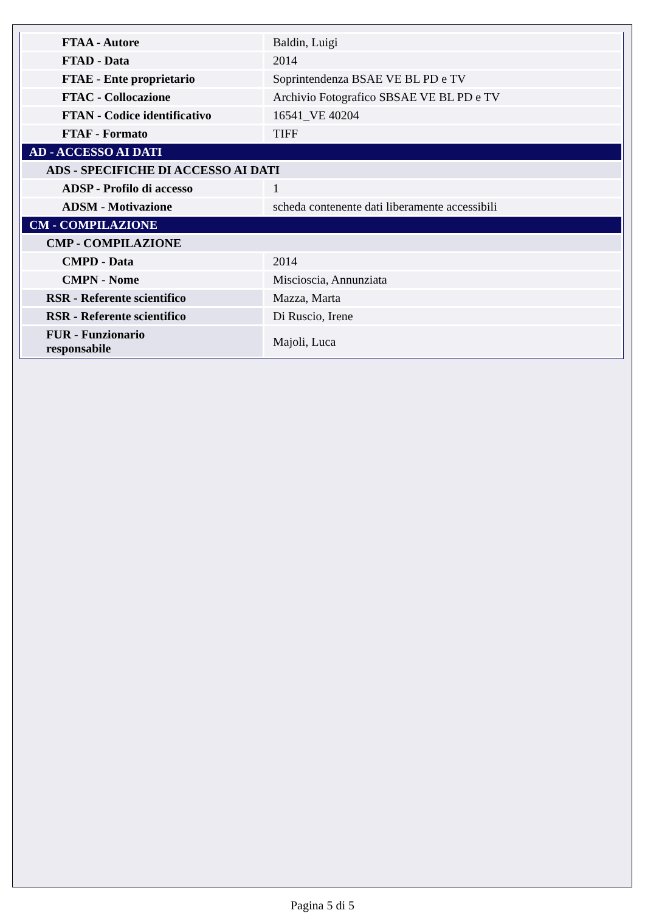| FTAA - Autore | Baldin, Luigi |
| FTAD - Data | 2014 |
| FTAE - Ente proprietario | Soprintendenza BSAE VE BL PD e TV |
| FTAC - Collocazione | Archivio Fotografico SBSAE VE BL PD e TV |
| FTAN - Codice identificativo | 16541_VE 40204 |
| FTAF - Formato | TIFF |
| AD - ACCESSO AI DATI | |
| ADS - SPECIFICHE DI ACCESSO AI DATI | |
| ADSP - Profilo di accesso | 1 |
| ADSM - Motivazione | scheda contenente dati liberamente accessibili |
| CM - COMPILAZIONE | |
| CMP - COMPILAZIONE | |
| CMPD - Data | 2014 |
| CMPN - Nome | Miscioscia, Annunziata |
| RSR - Referente scientifico | Mazza, Marta |
| RSR - Referente scientifico | Di Ruscio, Irene |
| FUR - Funzionario responsabile | Majoli, Luca |
Pagina 5 di 5